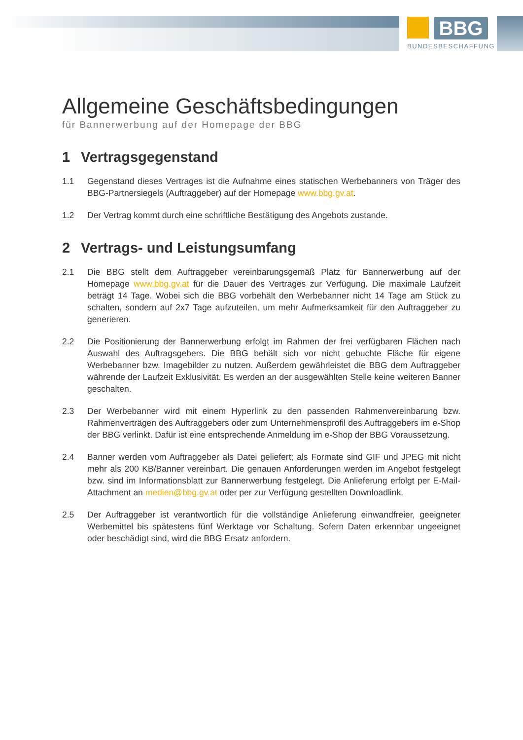BBG
BUNDESBESCHAFFUNG
Allgemeine Geschäftsbedingungen
für Bannerwerbung auf der Homepage der BBG
1 Vertragsgegenstand
1.1 Gegenstand dieses Vertrages ist die Aufnahme eines statischen Werbebanners von Träger des BBG-Partnersiegels (Auftraggeber) auf der Homepage www.bbg.gv.at.
1.2 Der Vertrag kommt durch eine schriftliche Bestätigung des Angebots zustande.
2 Vertrags- und Leistungsumfang
2.1 Die BBG stellt dem Auftraggeber vereinbarungsgemäß Platz für Bannerwerbung auf der Homepage www.bbg.gv.at für die Dauer des Vertrages zur Verfügung. Die maximale Laufzeit beträgt 14 Tage. Wobei sich die BBG vorbehält den Werbebanner nicht 14 Tage am Stück zu schalten, sondern auf 2x7 Tage aufzuteilen, um mehr Aufmerksamkeit für den Auftraggeber zu generieren.
2.2 Die Positionierung der Bannerwerbung erfolgt im Rahmen der frei verfügbaren Flächen nach Auswahl des Auftragsgebers. Die BBG behält sich vor nicht gebuchte Fläche für eigene Werbebanner bzw. Imagebilder zu nutzen. Außerdem gewährleistet die BBG dem Auftraggeber währende der Laufzeit Exklusivität. Es werden an der ausgewählten Stelle keine weiteren Banner geschalten.
2.3 Der Werbebanner wird mit einem Hyperlink zu den passenden Rahmenvereinbarung bzw. Rahmenverträgen des Auftraggebers oder zum Unternehmensprofil des Auftraggebers im e-Shop der BBG verlinkt. Dafür ist eine entsprechende Anmeldung im e-Shop der BBG Voraussetzung.
2.4 Banner werden vom Auftraggeber als Datei geliefert; als Formate sind GIF und JPEG mit nicht mehr als 200 KB/Banner vereinbart. Die genauen Anforderungen werden im Angebot festgelegt bzw. sind im Informationsblatt zur Bannerwerbung festgelegt. Die Anlieferung erfolgt per E-Mail-Attachment an medien@bbg.gv.at oder per zur Verfügung gestellten Downloadlink.
2.5 Der Auftraggeber ist verantwortlich für die vollständige Anlieferung einwandfreier, geeigneter Werbemittel bis spätestens fünf Werktage vor Schaltung. Sofern Daten erkennbar ungeeignet oder beschädigt sind, wird die BBG Ersatz anfordern.